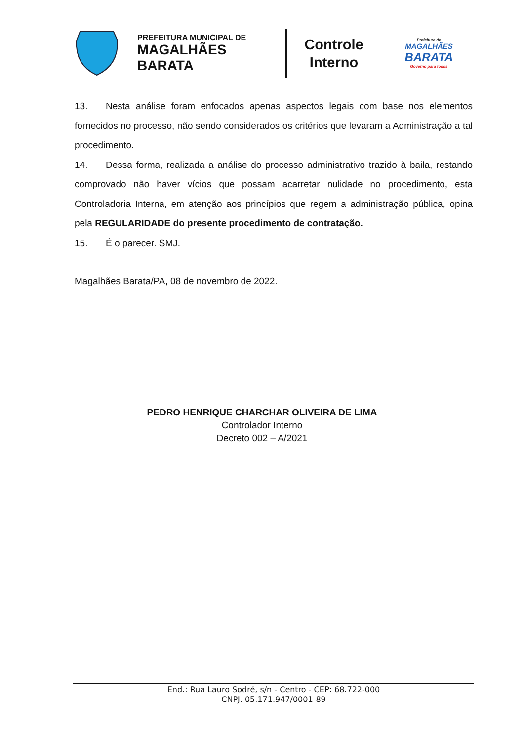PREFEITURA MUNICIPAL DE
MAGALHÃES BARATA
Controle
Interno
Prefeitura de
MAGALHÃES
BARATA
Governo para todos
13. Nesta análise foram enfocados apenas aspectos legais com base nos elementos fornecidos no processo, não sendo considerados os critérios que levaram a Administração a tal procedimento.
14. Dessa forma, realizada a análise do processo administrativo trazido à baila, restando comprovado não haver vícios que possam acarretar nulidade no procedimento, esta Controladoria Interna, em atenção aos princípios que regem a administração pública, opina pela REGULARIDADE do presente procedimento de contratação.
15. É o parecer. SMJ.
Magalhães Barata/PA, 08 de novembro de 2022.
PEDRO HENRIQUE CHARCHAR OLIVEIRA DE LIMA
Controlador Interno
Decreto 002 – A/2021
End.: Rua Lauro Sodré, s/n - Centro - CEP: 68.722-000
CNPJ. 05.171.947/0001-89